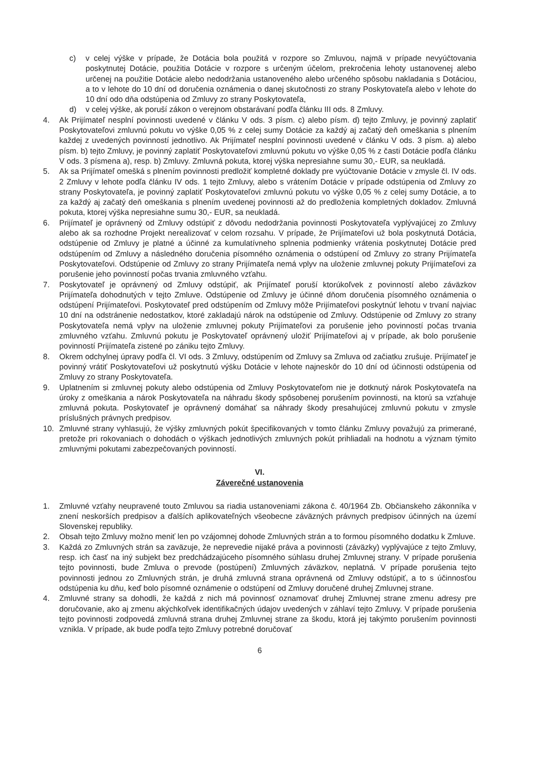c) v celej výške v prípade, že Dotácia bola použitá v rozpore so Zmluvou, najmä v prípade nevyúčtovania poskytnutej Dotácie, použitia Dotácie v rozpore s určeným účelom, prekročenia lehoty ustanovenej alebo určenej na použitie Dotácie alebo nedodržania ustanoveného alebo určeného spôsobu nakladania s Dotáciou, a to v lehote do 10 dní od doručenia oznámenia o danej skutočnosti zo strany Poskytovateľa alebo v lehote do 10 dní odo dňa odstúpenia od Zmluvy zo strany Poskytovateľa,
d) v celej výške, ak poruší zákon o verejnom obstarávaní podľa článku III ods. 8 Zmluvy.
4. Ak Prijímateľ nesplní povinnosti uvedené v článku V ods. 3 písm. c) alebo písm. d) tejto Zmluvy, je povinný zaplatiť Poskytovateľovi zmluvnú pokutu vo výške 0,05 % z celej sumy Dotácie za každý aj začatý deň omeškania s plnením každej z uvedených povinností jednotlivo. Ak Prijímateľ nesplní povinnosti uvedené v článku V ods. 3 písm. a) alebo písm. b) tejto Zmluvy, je povinný zaplatiť Poskytovateľovi zmluvnú pokutu vo výške 0,05 % z časti Dotácie podľa článku V ods. 3 písmena a), resp. b) Zmluvy. Zmluvná pokuta, ktorej výška nepresiahne sumu 30,- EUR, sa neukladá.
5. Ak sa Prijímateľ omešká s plnením povinnosti predložiť kompletné doklady pre vyúčtovanie Dotácie v zmysle čl. IV ods. 2 Zmluvy v lehote podľa článku IV ods. 1 tejto Zmluvy, alebo s vrátením Dotácie v prípade odstúpenia od Zmluvy zo strany Poskytovateľa, je povinný zaplatiť Poskytovateľovi zmluvnú pokutu vo výške 0,05 % z celej sumy Dotácie, a to za každý aj začatý deň omeškania s plnením uvedenej povinnosti až do predloženia kompletných dokladov. Zmluvná pokuta, ktorej výška nepresiahne sumu 30,- EUR, sa neukladá.
6. Prijímateľ je oprávnený od Zmluvy odstúpiť z dôvodu nedodržania povinnosti Poskytovateľa vyplývajúcej zo Zmluvy alebo ak sa rozhodne Projekt nerealizovať v celom rozsahu. V prípade, že Prijímateľovi už bola poskytnutá Dotácia, odstúpenie od Zmluvy je platné a účinné za kumulatívneho splnenia podmienky vrátenia poskytnutej Dotácie pred odstúpením od Zmluvy a následného doručenia písomného oznámenia o odstúpení od Zmluvy zo strany Prijímateľa Poskytovateľovi. Odstúpenie od Zmluvy zo strany Prijímateľa nemá vplyv na uloženie zmluvnej pokuty Prijímateľovi za porušenie jeho povinností počas trvania zmluvného vzťahu.
7. Poskytovateľ je oprávnený od Zmluvy odstúpiť, ak Prijímateľ poruší ktorúkoľvek z povinností alebo záväzkov Prijímateľa dohodnutých v tejto Zmluve. Odstúpenie od Zmluvy je účinné dňom doručenia písomného oznámenia o odstúpení Prijímateľovi. Poskytovateľ pred odstúpením od Zmluvy môže Prijímateľovi poskytnúť lehotu v trvaní najviac 10 dní na odstránenie nedostatkov, ktoré zakladajú nárok na odstúpenie od Zmluvy. Odstúpenie od Zmluvy zo strany Poskytovateľa nemá vplyv na uloženie zmluvnej pokuty Prijímateľovi za porušenie jeho povinností počas trvania zmluvného vzťahu. Zmluvnú pokutu je Poskytovateľ oprávnený uložiť Prijímateľovi aj v prípade, ak bolo porušenie povinností Prijímateľa zistené po zániku tejto Zmluvy.
8. Okrem odchylnej úpravy podľa čl. VI ods. 3 Zmluvy, odstúpením od Zmluvy sa Zmluva od začiatku zrušuje. Prijímateľ je povinný vrátiť Poskytovateľovi už poskytnutú výšku Dotácie v lehote najneskôr do 10 dní od účinnosti odstúpenia od Zmluvy zo strany Poskytovateľa.
9. Uplatnením si zmluvnej pokuty alebo odstúpenia od Zmluvy Poskytovateľom nie je dotknutý nárok Poskytovateľa na úroky z omeškania a nárok Poskytovateľa na náhradu škody spôsobenej porušením povinnosti, na ktorú sa vzťahuje zmluvná pokuta. Poskytovateľ je oprávnený domáhať sa náhrady škody presahujúcej zmluvnú pokutu v zmysle príslušných právnych predpisov.
10. Zmluvné strany vyhlasujú, že výšky zmluvných pokút špecifikovaných v tomto článku Zmluvy považujú za primerané, pretože pri rokovaniach o dohodách o výškach jednotlivých zmluvných pokút prihliadali na hodnotu a význam týmito zmluvnými pokutami zabezpečovaných povinností.
VI.
Záverečné ustanovenia
1. Zmluvné vzťahy neupravené touto Zmluvou sa riadia ustanoveniami zákona č. 40/1964 Zb. Občianskeho zákonníka v znení neskorších predpisov a ďalších aplikovateľných všeobecne záväzných právnych predpisov účinných na území Slovenskej republiky.
2. Obsah tejto Zmluvy možno meniť len po vzájomnej dohode Zmluvných strán a to formou písomného dodatku k Zmluve.
3. Každá zo Zmluvných strán sa zaväzuje, že neprevedie nijaké práva a povinnosti (záväzky) vyplývajúce z tejto Zmluvy, resp. ich časť na iný subjekt bez predchádzajúceho písomného súhlasu druhej Zmluvnej strany. V prípade porušenia tejto povinnosti, bude Zmluva o prevode (postúpení) Zmluvných záväzkov, neplatná. V prípade porušenia tejto povinnosti jednou zo Zmluvných strán, je druhá zmluvná strana oprávnená od Zmluvy odstúpiť, a to s účinnosťou odstúpenia ku dňu, keď bolo písomné oznámenie o odstúpení od Zmluvy doručené druhej Zmluvnej strane.
4. Zmluvné strany sa dohodli, že každá z nich má povinnosť oznamovať druhej Zmluvnej strane zmenu adresy pre doručovanie, ako aj zmenu akýchkoľvek identifikačných údajov uvedených v záhlaví tejto Zmluvy. V prípade porušenia tejto povinnosti zodpovedá zmluvná strana druhej Zmluvnej strane za škodu, ktorá jej takýmto porušením povinnosti vznikla. V prípade, ak bude podľa tejto Zmluvy potrebné doručovať
6